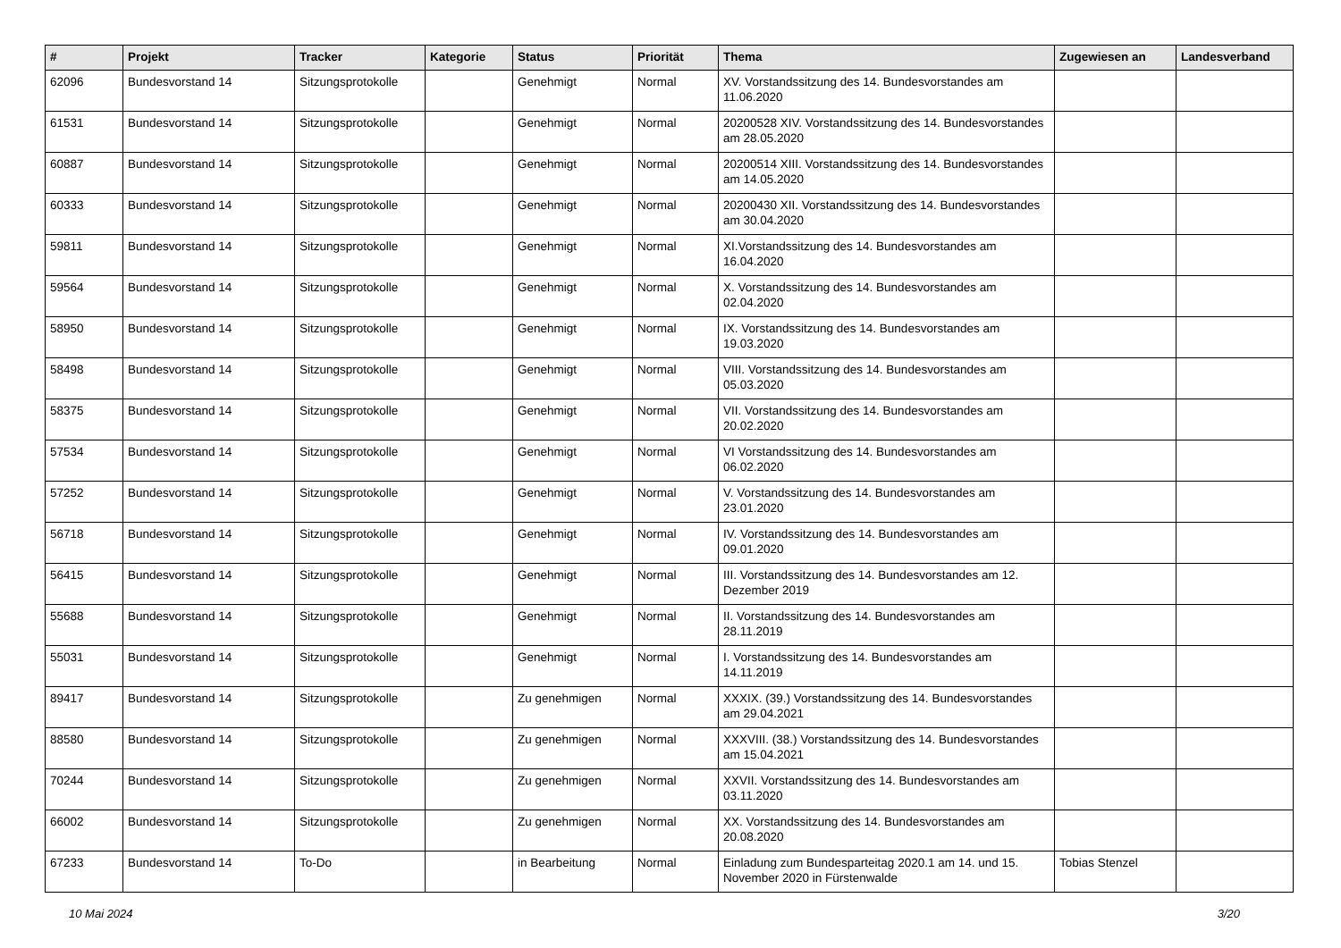| # | Projekt | Tracker | Kategorie | Status | Priorität | Thema | Zugewiesen an | Landesverband |
| --- | --- | --- | --- | --- | --- | --- | --- | --- |
| 62096 | Bundesvorstand 14 | Sitzungsprotokolle | | Genehmigt | Normal | XV. Vorstandssitzung des 14. Bundesvorstandes am 11.06.2020 | | |
| 61531 | Bundesvorstand 14 | Sitzungsprotokolle | | Genehmigt | Normal | 20200528 XIV. Vorstandssitzung des 14. Bundesvorstandes am 28.05.2020 | | |
| 60887 | Bundesvorstand 14 | Sitzungsprotokolle | | Genehmigt | Normal | 20200514 XIII. Vorstandssitzung des 14. Bundesvorstandes am 14.05.2020 | | |
| 60333 | Bundesvorstand 14 | Sitzungsprotokolle | | Genehmigt | Normal | 20200430 XII. Vorstandssitzung des 14. Bundesvorstandes am 30.04.2020 | | |
| 59811 | Bundesvorstand 14 | Sitzungsprotokolle | | Genehmigt | Normal | XI.Vorstandssitzung des 14. Bundesvorstandes am 16.04.2020 | | |
| 59564 | Bundesvorstand 14 | Sitzungsprotokolle | | Genehmigt | Normal | X. Vorstandssitzung des 14. Bundesvorstandes am 02.04.2020 | | |
| 58950 | Bundesvorstand 14 | Sitzungsprotokolle | | Genehmigt | Normal | IX. Vorstandssitzung des 14. Bundesvorstandes am 19.03.2020 | | |
| 58498 | Bundesvorstand 14 | Sitzungsprotokolle | | Genehmigt | Normal | VIII. Vorstandssitzung des 14. Bundesvorstandes am 05.03.2020 | | |
| 58375 | Bundesvorstand 14 | Sitzungsprotokolle | | Genehmigt | Normal | VII. Vorstandssitzung des 14. Bundesvorstandes am 20.02.2020 | | |
| 57534 | Bundesvorstand 14 | Sitzungsprotokolle | | Genehmigt | Normal | VI Vorstandssitzung des 14. Bundesvorstandes am 06.02.2020 | | |
| 57252 | Bundesvorstand 14 | Sitzungsprotokolle | | Genehmigt | Normal | V. Vorstandssitzung des 14. Bundesvorstandes am 23.01.2020 | | |
| 56718 | Bundesvorstand 14 | Sitzungsprotokolle | | Genehmigt | Normal | IV. Vorstandssitzung des 14. Bundesvorstandes am 09.01.2020 | | |
| 56415 | Bundesvorstand 14 | Sitzungsprotokolle | | Genehmigt | Normal | III. Vorstandssitzung des 14. Bundesvorstandes am 12. Dezember 2019 | | |
| 55688 | Bundesvorstand 14 | Sitzungsprotokolle | | Genehmigt | Normal | II. Vorstandssitzung des 14. Bundesvorstandes am 28.11.2019 | | |
| 55031 | Bundesvorstand 14 | Sitzungsprotokolle | | Genehmigt | Normal | I. Vorstandssitzung des 14. Bundesvorstandes am 14.11.2019 | | |
| 89417 | Bundesvorstand 14 | Sitzungsprotokolle | | Zu genehmigen | Normal | XXXIX. (39.) Vorstandssitzung des 14. Bundesvorstandes am 29.04.2021 | | |
| 88580 | Bundesvorstand 14 | Sitzungsprotokolle | | Zu genehmigen | Normal | XXXVIII. (38.) Vorstandssitzung des 14. Bundesvorstandes am 15.04.2021 | | |
| 70244 | Bundesvorstand 14 | Sitzungsprotokolle | | Zu genehmigen | Normal | XXVII. Vorstandssitzung des 14. Bundesvorstandes am 03.11.2020 | | |
| 66002 | Bundesvorstand 14 | Sitzungsprotokolle | | Zu genehmigen | Normal | XX. Vorstandssitzung des 14. Bundesvorstandes am 20.08.2020 | | |
| 67233 | Bundesvorstand 14 | To-Do | | in Bearbeitung | Normal | Einladung zum Bundesparteitag 2020.1 am 14. und 15. November 2020 in Fürstenwalde | Tobias Stenzel | |
10 Mai 2024 3/20